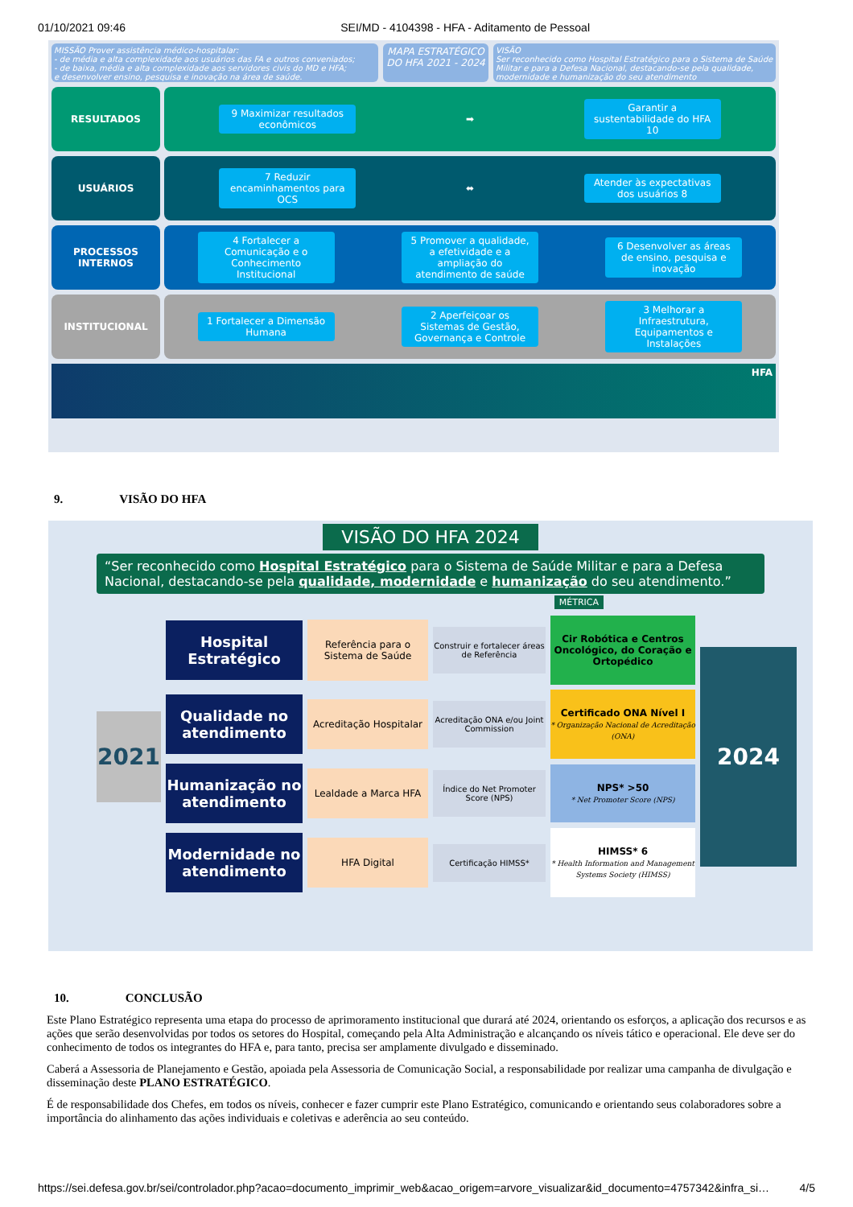01/10/2021 09:46 SEI/MD - 4104398 - HFA - Aditamento de Pessoal
MISSÃO Prover assistência médico-hospitalar:
- de média e alta complexidade aos usuários das FA e outros conveniados;
- de baixa, média e alta complexidade aos servidores civis do MD e HFA;
e desenvolver ensino, pesquisa e inovação na área de saúde.
MAPA ESTRATÉGICO DO HFA 2021 - 2024
VISÃO
Ser reconhecido como Hospital Estratégico para o Sistema de Saúde Militar e para a Defesa Nacional, destacando-se pela qualidade, modernidade e humanização do seu atendimento
RESULTADOS
9 Maximizar resultados econômicos
➡
Garantir a sustentabilidade do HFA 10
USUÁRIOS
7 Reduzir encaminhamentos para OCS
⬌
Atender às expectativas dos usuários 8
PROCESSOS INTERNOS
4 Fortalecer a Comunicação e o Conhecimento Institucional
5 Promover a qualidade, a efetividade e a ampliação do atendimento de saúde
6 Desenvolver as áreas de ensino, pesquisa e inovação
INSTITUCIONAL
1 Fortalecer a Dimensão Humana
2 Aperfeiçoar os Sistemas de Gestão, Governança e Controle
3 Melhorar a Infraestrutura, Equipamentos e Instalações
HFA
9. VISÃO DO HFA
VISÃO DO HFA 2024
“Ser reconhecido como Hospital Estratégico para o Sistema de Saúde Militar e para a Defesa Nacional, destacando-se pela qualidade, modernidade e humanização do seu atendimento.”
MÉTRICA
2021
Hospital Estratégico
Referência para o Sistema de Saúde
Construir e fortalecer áreas de Referência
Cir Robótica e Centros Oncológico, do Coração e Ortopédico
2024
Qualidade no atendimento
Acreditação Hospitalar
Acreditação ONA e/ou Joint Commission
Certificado ONA Nível I
* Organização Nacional de Acreditação (ONA)
Humanização no atendimento
Lealdade a Marca HFA
Índice do Net Promoter Score (NPS)
NPS* >50
* Net Promoter Score (NPS)
Modernidade no atendimento
HFA Digital
Certificação HIMSS*
HIMSS* 6
* Health Information and Management Systems Society (HIMSS)
10. CONCLUSÃO
Este Plano Estratégico representa uma etapa do processo de aprimoramento institucional que durará até 2024, orientando os esforços, a aplicação dos recursos e as ações que serão desenvolvidas por todos os setores do Hospital, começando pela Alta Administração e alcançando os níveis tático e operacional. Ele deve ser do conhecimento de todos os integrantes do HFA e, para tanto, precisa ser amplamente divulgado e disseminado.
Caberá a Assessoria de Planejamento e Gestão, apoiada pela Assessoria de Comunicação Social, a responsabilidade por realizar uma campanha de divulgação e disseminação deste PLANO ESTRATÉGICO.
É de responsabilidade dos Chefes, em todos os níveis, conhecer e fazer cumprir este Plano Estratégico, comunicando e orientando seus colaboradores sobre a importância do alinhamento das ações individuais e coletivas e aderência ao seu conteúdo.
https://sei.defesa.gov.br/sei/controlador.php?acao=documento_imprimir_web&acao_origem=arvore_visualizar&id_documento=4757342&infra_si… 4/5